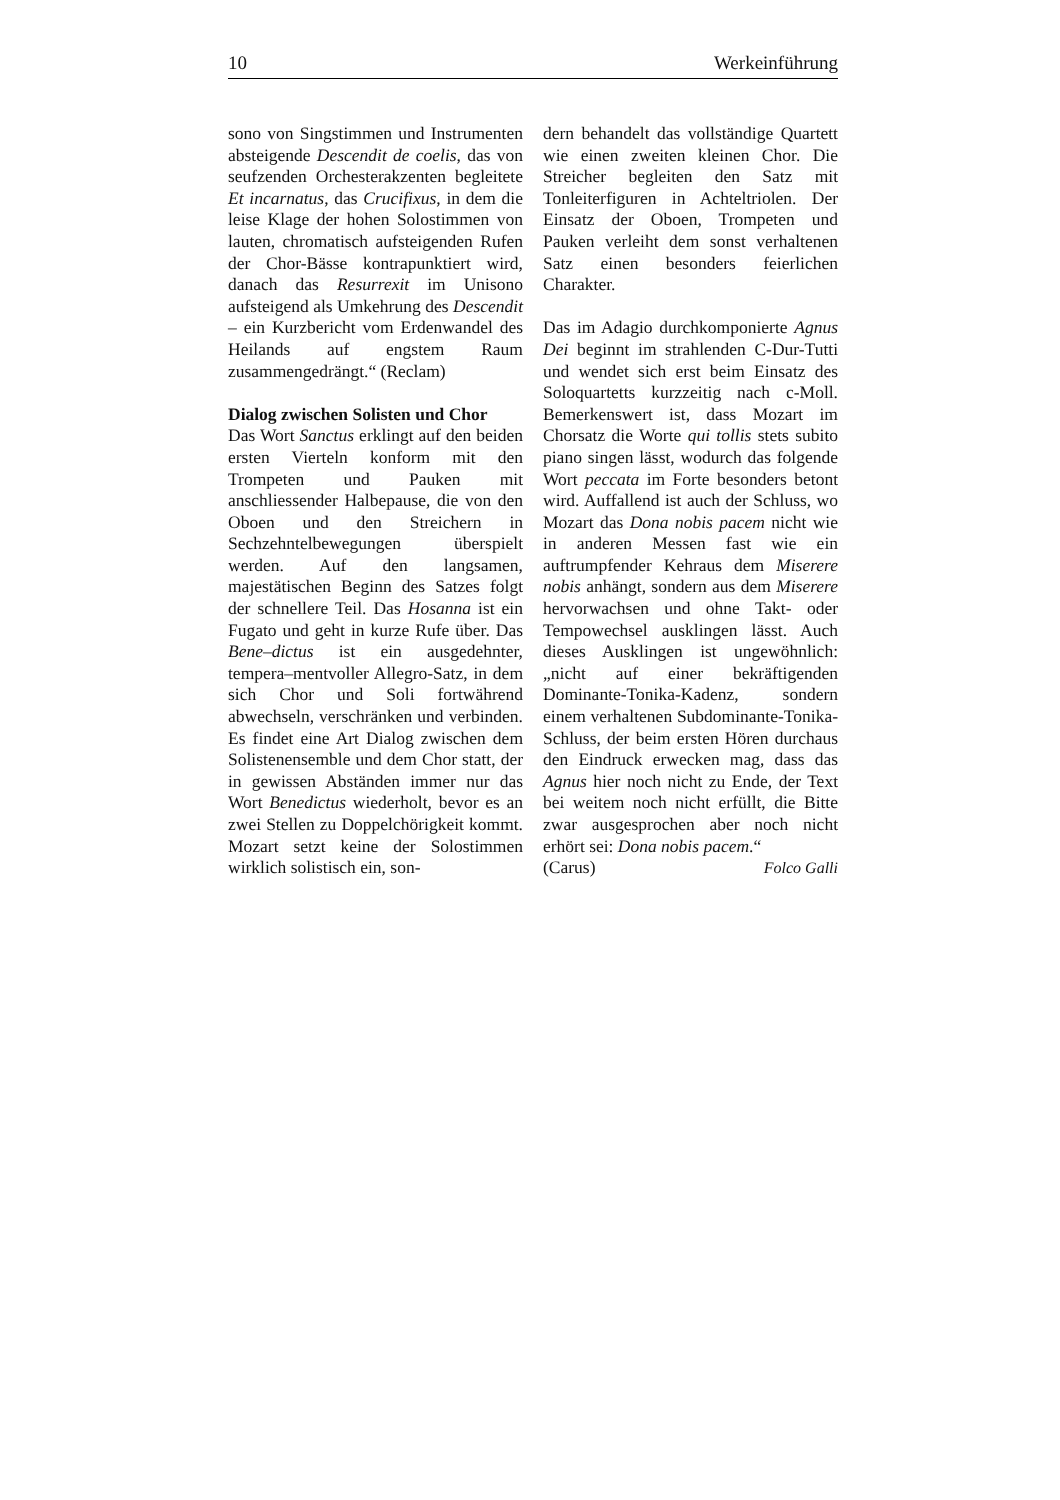10 Werkeinführung
sono von Singstimmen und Instrumenten absteigende Descendit de coelis, das von seufzenden Orchesterakzenten begleitete Et incarnatus, das Crucifixus, in dem die leise Klage der hohen Solostimmen von lauten, chromatisch aufsteigenden Rufen der Chor-Bässe kontrapunktiert wird, danach das Resurrexit im Unisono aufsteigend als Umkehrung des Descendit – ein Kurzbericht vom Erdenwandel des Heilands auf engstem Raum zusammengedrängt.“ (Reclam)
Dialog zwischen Solisten und Chor
Das Wort Sanctus erklingt auf den beiden ersten Vierteln konform mit den Trompeten und Pauken mit anschliessender Halbepause, die von den Oboen und den Streichern in Sechzehntelbewegungen überspielt werden. Auf den langsamen, majestätischen Beginn des Satzes folgt der schnellere Teil. Das Hosanna ist ein Fugato und geht in kurze Rufe über. Das Bene–dictus ist ein ausgedehnter, tempera–mentvoller Allegro-Satz, in dem sich Chor und Soli fortwährend abwechseln, verschränken und verbinden. Es findet eine Art Dialog zwischen dem Solistenensemble und dem Chor statt, der in gewissen Abständen immer nur das Wort Benedictus wiederholt, bevor es an zwei Stellen zu Doppelchörigkeit kommt. Mozart setzt keine der Solostimmen wirklich solistisch ein, son-
dern behandelt das vollständige Quartett wie einen zweiten kleinen Chor. Die Streicher begleiten den Satz mit Tonleiterfiguren in Achteltriolen. Der Einsatz der Oboen, Trompeten und Pauken verleiht dem sonst verhaltenen Satz einen besonders feierlichen Charakter.
Das im Adagio durchkomponierte Agnus Dei beginnt im strahlenden C-Dur-Tutti und wendet sich erst beim Einsatz des Soloquartetts kurzzeitig nach c-Moll. Bemerkenswert ist, dass Mozart im Chorsatz die Worte qui tollis stets subito piano singen lässt, wodurch das folgende Wort peccata im Forte besonders betont wird. Auffallend ist auch der Schluss, wo Mozart das Dona nobis pacem nicht wie in anderen Messen fast wie ein auftrumpfender Kehraus dem Miserere nobis anhängt, sondern aus dem Miserere hervorwachsen und ohne Takt- oder Tempowechsel ausklingen lässt. Auch dieses Ausklingen ist ungewöhnlich: „nicht auf einer bekräftigenden Dominante-Tonika-Kadenz, sondern einem verhaltenen Subdominante-Tonika-Schluss, der beim ersten Hören durchaus den Eindruck erwecken mag, dass das Agnus hier noch nicht zu Ende, der Text bei weitem noch nicht erfüllt, die Bitte zwar ausgesprochen aber noch nicht erhört sei: Dona nobis pacem.“
(Carus) Folco Galli